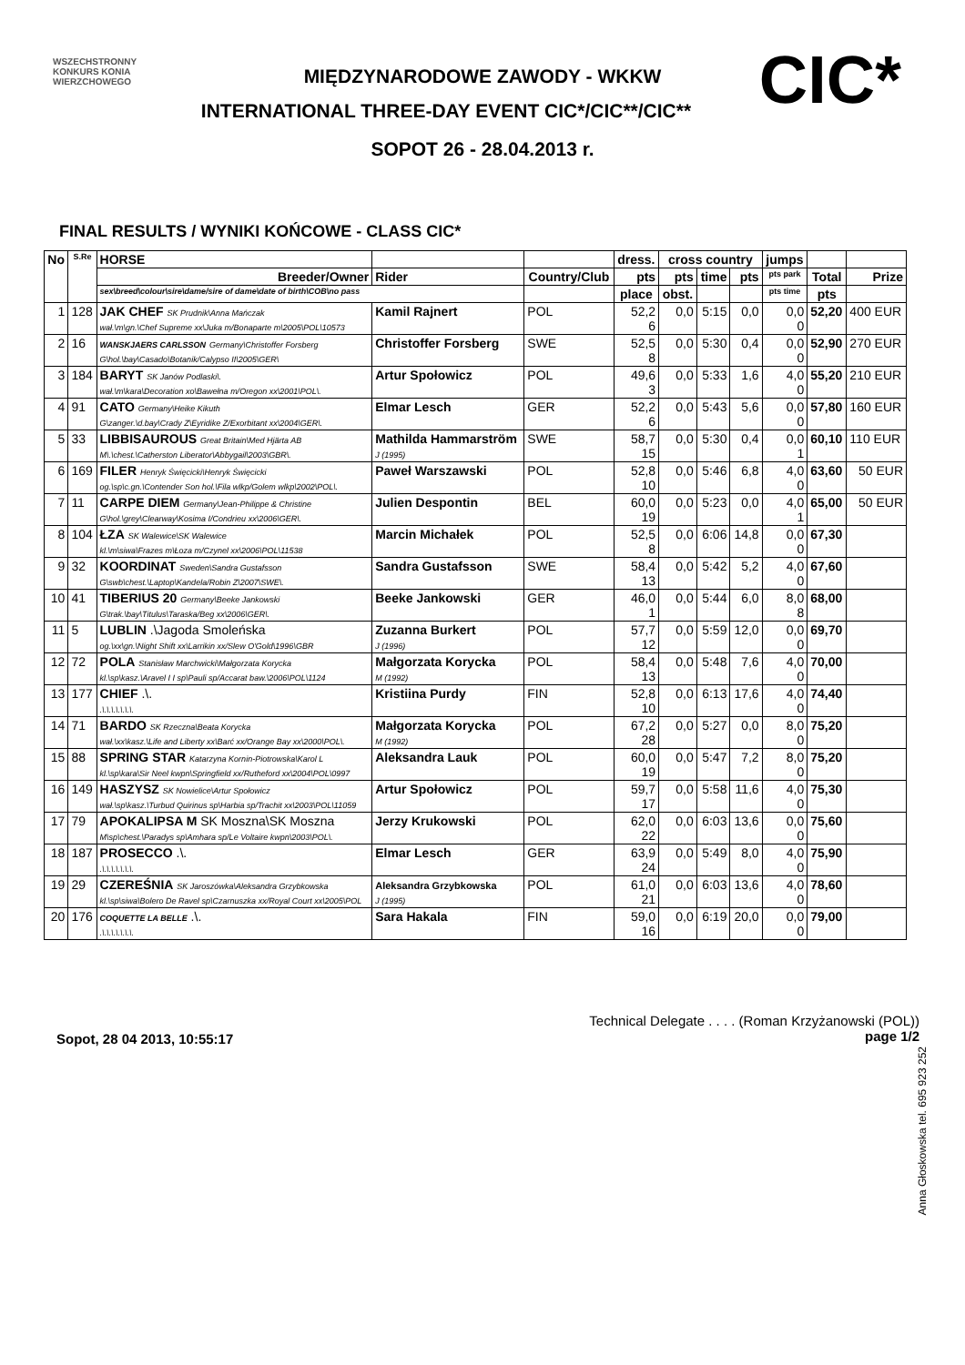WSZECHSTRONNY KONKURS KONIA WIERZCHOWEGO
CIC*
MIĘDZYNARODOWE ZAWODY - WKKW
INTERNATIONAL THREE-DAY EVENT CIC*/CIC**/CIC**
SOPOT 26 - 28.04.2013 r.
FINAL RESULTS / WYNIKI KOŃCOWE - CLASS CIC*
| No | S.Re | HORSE | | | dress. | cross country | | | jumps | | |
| --- | --- | --- | --- | --- | --- | --- | --- | --- | --- | --- | --- |
| | | Breeder/Owner | Rider | Country/Club | pts | pts | time | pts | pts park | Total | Prize |
| | | sex\breed\colour\sire\dame/sire of dame\date of birth\COB\no pass | | | place | obst. | | | pts time | pts | |
| 1 | 128 | JAK CHEF SK Prudnik\Anna Mańczak wał.\m\gn.\Chef Supreme xx\Juka m/Bonaparte m\2005\POL\10573 | Kamil Rajnert | POL | 52,2 6 | 0,0 | 5:15 | 0,0 | 0,0 0 | 52,20 | 400 EUR |
| 2 | 16 | WANSKJAERS CARLSSON Germany\Christoffer Forsberg G\hol.\bay\Casado\Botanik/Calypso II\2005\GER\ | Christoffer Forsberg | SWE | 52,5 8 | 0,0 | 5:30 | 0,4 | 0,0 0 | 52,90 | 270 EUR |
| 3 | 184 | BARYT SK Janów Podlaski\. wał.\m\kara\Decoration xo\Bawełna m/Oregon xx\2001\POL\. | Artur Społowicz | POL | 49,6 3 | 0,0 | 5:33 | 1,6 | 4,0 0 | 55,20 | 210 EUR |
| 4 | 91 | CATO Germany\Heike Kikuth G\zanger.\d.bay\Crady Z\Eyridike Z/Exorbitant xx\2004\GER\. | Elmar Lesch | GER | 52,2 6 | 0,0 | 5:43 | 5,6 | 0,0 0 | 57,80 | 160 EUR |
| 5 | 33 | LIBBISAUROUS Great Britain\Med Hjärta AB M\.\chest.\Catherston Liberator\Abbygail\2003\GBR\. | Mathilda Hammarström J (1995) | SWE | 58,7 15 | 0,0 | 5:30 | 0,4 | 0,0 1 | 60,10 | 110 EUR |
| 6 | 169 | FILER Henryk Święcicki\Henryk Święcicki og.\sp\c.gn.\Contender Son hol.\Fila wlkp/Golem wlkp\2002\POL\. | Paweł Warszawski | POL | 52,8 10 | 0,0 | 5:46 | 6,8 | 4,0 0 | 63,60 | 50 EUR |
| 7 | 11 | CARPE DIEM Germany\Jean-Philippe & Christine G\hol.\grey\Clearway\Kosima I/Condrieu xx\2006\GER\. | Julien Despontin | BEL | 60,0 19 | 0,0 | 5:23 | 0,0 | 4,0 1 | 65,00 | 50 EUR |
| 8 | 104 | ŁZA SK Walewice\SK Walewice kl.\m\siwa\Frazes m\Łoza m/Czynel xx\2006\POL\11538 | Marcin Michałek | POL | 52,5 8 | 0,0 | 6:06 | 14,8 | 0,0 0 | 67,30 | |
| 9 | 32 | KOORDINAT Sweden\Sandra Gustafsson G\swb\chest.\Laptop\Kandela/Robin Z\2007\SWE\. | Sandra Gustafsson | SWE | 58,4 13 | 0,0 | 5:42 | 5,2 | 4,0 0 | 67,60 | |
| 10 | 41 | TIBERIUS 20 Germany\Beeke Jankowski G\trak.\bay\Titulus\Taraska/Beg xx\2006\GER\. | Beeke Jankowski | GER | 46,0 1 | 0,0 | 5:44 | 6,0 | 8,0 8 | 68,00 | |
| 11 | 5 | LUBLIN .\Jagoda Smoleńska og.\xx\gn.\Night Shift xx\Larrikin xx/Slew O'Gold\1996\GBR | Zuzanna Burkert J (1996) | POL | 57,7 12 | 0,0 | 5:59 | 12,0 | 0,0 0 | 69,70 | |
| 12 | 72 | POLA Stanisław Marchwicki\Małgorzata Korycka kl.\sp\kasz.\Aravel I I sp\Pauli sp/Accarat baw.\2006\POL\1124 | Małgorzata Korycka M (1992) | POL | 58,4 13 | 0,0 | 5:48 | 7,6 | 4,0 0 | 70,00 | |
| 13 | 177 | CHIEF .\. .\.\.\.\.\.\.\. | Kristiina Purdy | FIN | 52,8 10 | 0,0 | 6:13 | 17,6 | 4,0 0 | 74,40 | |
| 14 | 71 | BARDO SK Rzeczna\Beata Korycka wał.\xx\kasz.\Life and Liberty xx\Barć xx/Orange Bay xx\2000\POL\. | Małgorzata Korycka M (1992) | POL | 67,2 28 | 0,0 | 5:27 | 0,0 | 8,0 0 | 75,20 | |
| 15 | 88 | SPRING STAR Katarzyna Kornin-Piotrowska\Karol L kl.\sp\kara\Sir Neel kwpn\Springfield xx/Rutheford xx\2004\POL\0997 | Aleksandra Lauk | POL | 60,0 19 | 0,0 | 5:47 | 7,2 | 8,0 0 | 75,20 | |
| 16 | 149 | HASZYSZ SK Nowielice\Artur Społowicz wał.\sp\kasz.\Turbud Quirinus sp\Harbia sp/Trachit xx\2003\POL\11059 | Artur Społowicz | POL | 59,7 17 | 0,0 | 5:58 | 11,6 | 4,0 0 | 75,30 | |
| 17 | 79 | APOKALIPSA M SK Moszna\SK Moszna M\sp\chest.\Paradys sp\Amhara sp/Le Voltaire kwpn\2003\POL\. | Jerzy Krukowski | POL | 62,0 22 | 0,0 | 6:03 | 13,6 | 0,0 0 | 75,60 | |
| 18 | 187 | PROSECCO .\. .\.\.\.\.\.\.\. | Elmar Lesch | GER | 63,9 24 | 0,0 | 5:49 | 8,0 | 4,0 0 | 75,90 | |
| 19 | 29 | CZEREŚNIA SK Jaroszówka\Aleksandra Grzybkowska kl.\sp\siwa\Bolero De Ravel sp\Czarnuszka xx/Royal Court xx\2005\POL | Aleksandra Grzybkowska J (1995) | POL | 61,0 21 | 0,0 | 6:03 | 13,6 | 4,0 0 | 78,60 | |
| 20 | 176 | COQUETTE LA BELLE .\. .\.\.\.\.\.\.\. | Sara Hakala | FIN | 59,0 16 | 0,0 | 6:19 | 20,0 | 0,0 0 | 79,00 | |
Sopot, 28 04 2013, 10:55:17
Technical Delegate . . . . (Roman Krzyżanowski (POL))
page 1/2
Anna Głoskowska tel. 695 923 252